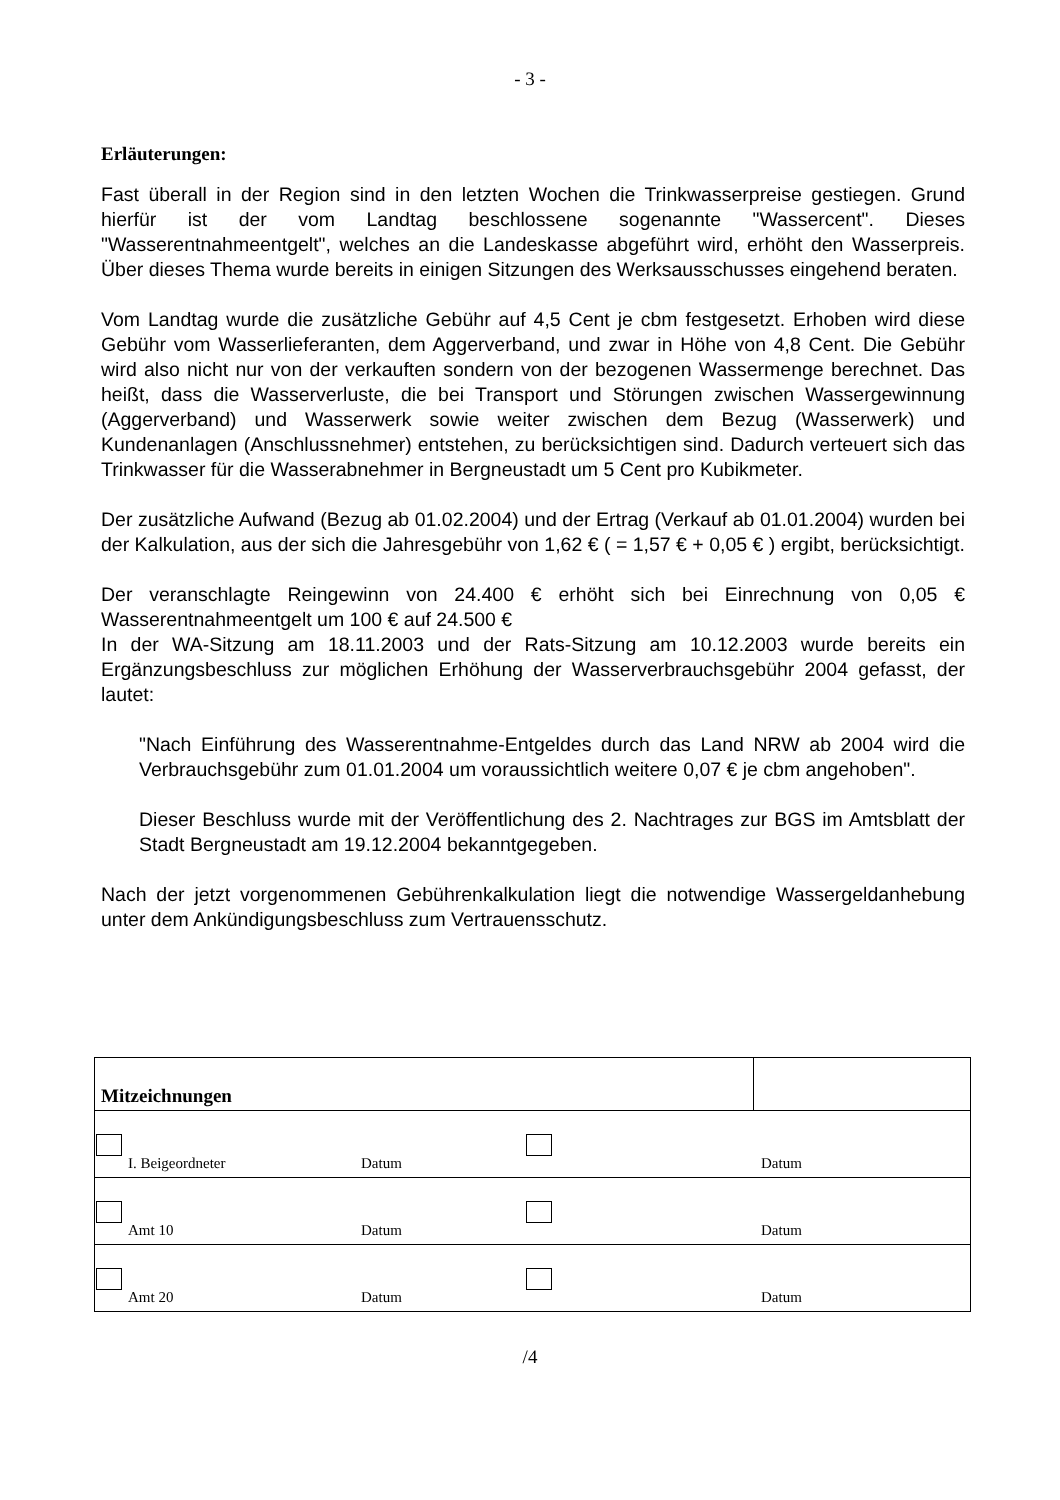- 3 -
Erläuterungen:
Fast überall in der Region sind in den letzten Wochen die Trinkwasserpreise gestiegen. Grund hierfür ist der vom Landtag beschlossene sogenannte "Wassercent". Dieses "Wasserentnahmeentgelt", welches an die Landeskasse abgeführt wird, erhöht den Wasserpreis. Über dieses Thema wurde bereits in einigen Sitzungen des Werksausschusses eingehend beraten.
Vom Landtag wurde die zusätzliche Gebühr auf 4,5 Cent je cbm festgesetzt. Erhoben wird diese Gebühr vom Wasserlieferanten, dem Aggerverband, und zwar in Höhe von 4,8 Cent. Die Gebühr wird also nicht nur von der verkauften sondern von der bezogenen Wassermenge berechnet. Das heißt, dass die Wasserverluste, die bei Transport und Störungen zwischen Wassergewinnung (Aggerverband) und Wasserwerk sowie weiter zwischen dem Bezug (Wasserwerk) und Kundenanlagen (Anschlussnehmer) entstehen, zu berücksichtigen sind. Dadurch verteuert sich das Trinkwasser für die Wasserabnehmer in Bergneustadt um 5 Cent pro Kubikmeter.
Der zusätzliche Aufwand (Bezug ab 01.02.2004) und der Ertrag (Verkauf ab 01.01.2004) wurden bei der Kalkulation, aus der sich die Jahresgebühr von 1,62 € ( = 1,57 € + 0,05 € ) ergibt, berücksichtigt.
Der veranschlagte Reingewinn von 24.400 € erhöht sich bei Einrechnung von 0,05 € Wasserentnahmeentgelt um 100 € auf 24.500 €
In der WA-Sitzung am 18.11.2003 und der Rats-Sitzung am 10.12.2003 wurde bereits ein Ergänzungsbeschluss zur möglichen Erhöhung der Wasserverbrauchsgebühr 2004 gefasst, der lautet:
"Nach Einführung des Wasserentnahme-Entgeldes durch das Land NRW ab 2004 wird die Verbrauchsgebühr zum 01.01.2004 um voraussichtlich weitere 0,07 € je cbm angehoben".
Dieser Beschluss wurde mit der Veröffentlichung des 2. Nachtrages zur BGS im Amtsblatt der Stadt Bergneustadt am 19.12.2004 bekanntgegeben.
Nach der jetzt vorgenommenen Gebührenkalkulation liegt die notwendige Wassergeldanhebung unter dem Ankündigungsbeschluss zum Vertrauensschutz.
| Mitzeichnungen | |
| I. Beigeordneter Datum Datum | |
| Amt 10 Datum Datum | |
| Amt 20 Datum Datum | |
/4